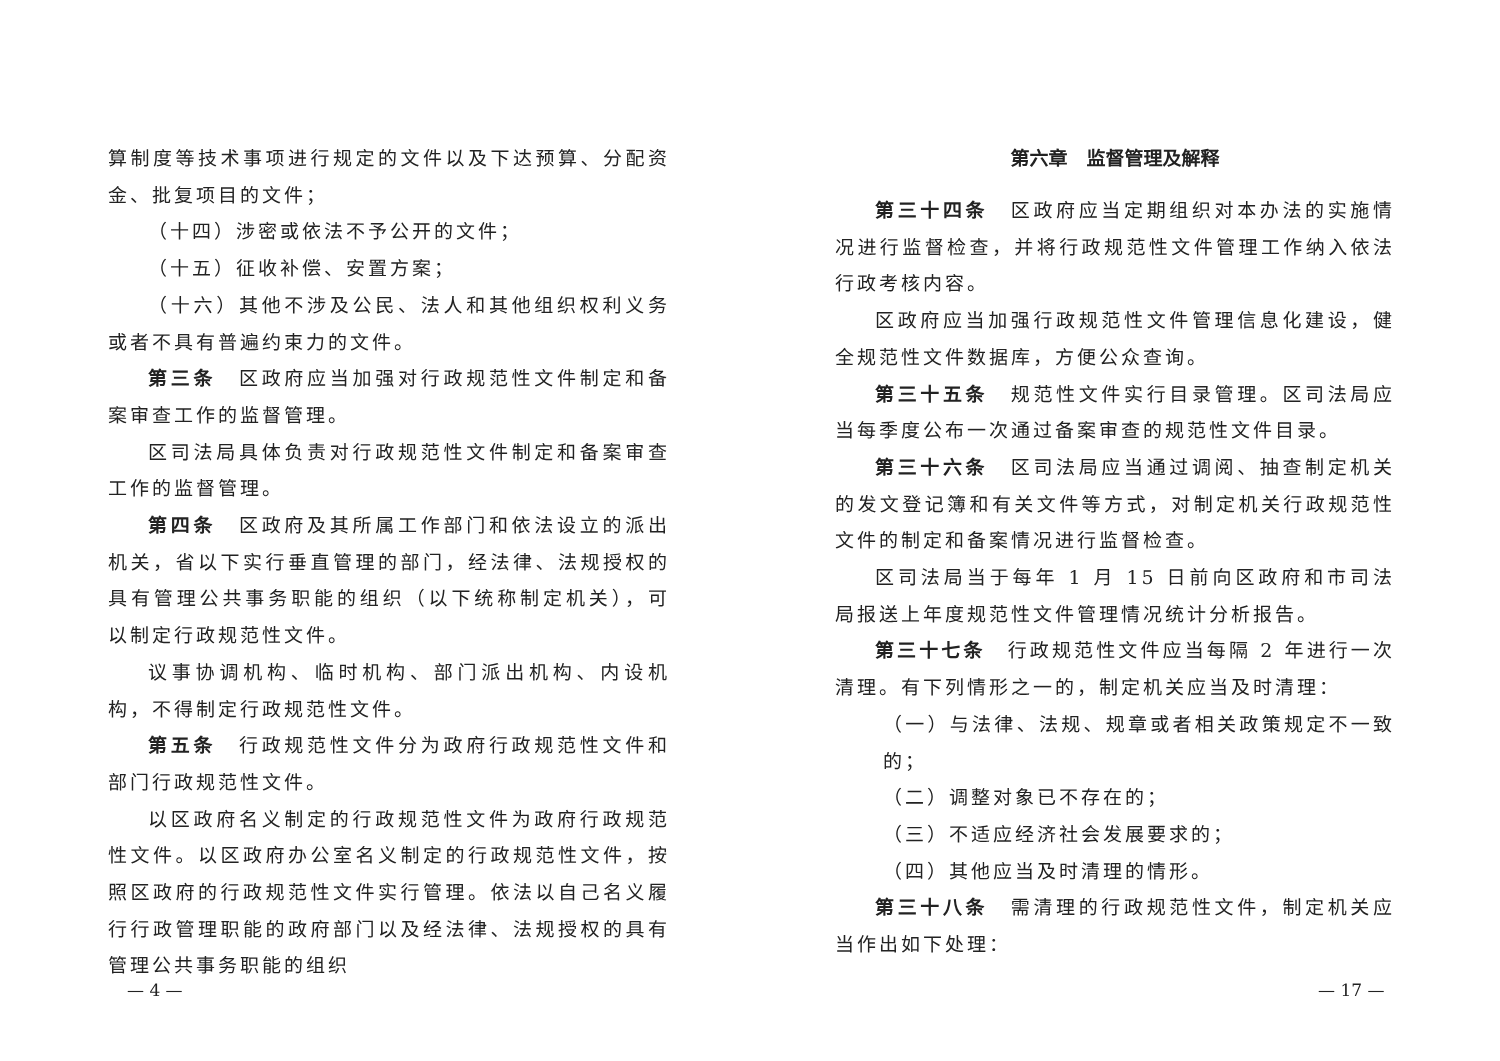算制度等技术事项进行规定的文件以及下达预算、分配资金、批复项目的文件；
（十四）涉密或依法不予公开的文件；
（十五）征收补偿、安置方案；
（十六）其他不涉及公民、法人和其他组织权利义务或者不具有普遍约束力的文件。
第三条　区政府应当加强对行政规范性文件制定和备案审查工作的监督管理。
区司法局具体负责对行政规范性文件制定和备案审查工作的监督管理。
第四条　区政府及其所属工作部门和依法设立的派出机关，省以下实行垂直管理的部门，经法律、法规授权的具有管理公共事务职能的组织（以下统称制定机关），可以制定行政规范性文件。
议事协调机构、临时机构、部门派出机构、内设机构，不得制定行政规范性文件。
第五条　行政规范性文件分为政府行政规范性文件和部门行政规范性文件。
以区政府名义制定的行政规范性文件为政府行政规范性文件。以区政府办公室名义制定的行政规范性文件，按照区政府的行政规范性文件实行管理。依法以自己名义履行行政管理职能的政府部门以及经法律、法规授权的具有管理公共事务职能的组织
— 4 —
第六章　监督管理及解释
第三十四条　区政府应当定期组织对本办法的实施情况进行监督检查，并将行政规范性文件管理工作纳入依法行政考核内容。
区政府应当加强行政规范性文件管理信息化建设，健全规范性文件数据库，方便公众查询。
第三十五条　规范性文件实行目录管理。区司法局应当每季度公布一次通过备案审查的规范性文件目录。
第三十六条　区司法局应当通过调阅、抽查制定机关的发文登记簿和有关文件等方式，对制定机关行政规范性文件的制定和备案情况进行监督检查。
区司法局当于每年 1 月 15 日前向区政府和市司法局报送上年度规范性文件管理情况统计分析报告。
第三十七条　行政规范性文件应当每隔 2 年进行一次清理。有下列情形之一的，制定机关应当及时清理：
（一）与法律、法规、规章或者相关政策规定不一致的；
（二）调整对象已不存在的；
（三）不适应经济社会发展要求的；
（四）其他应当及时清理的情形。
第三十八条　需清理的行政规范性文件，制定机关应当作出如下处理：
— 17 —